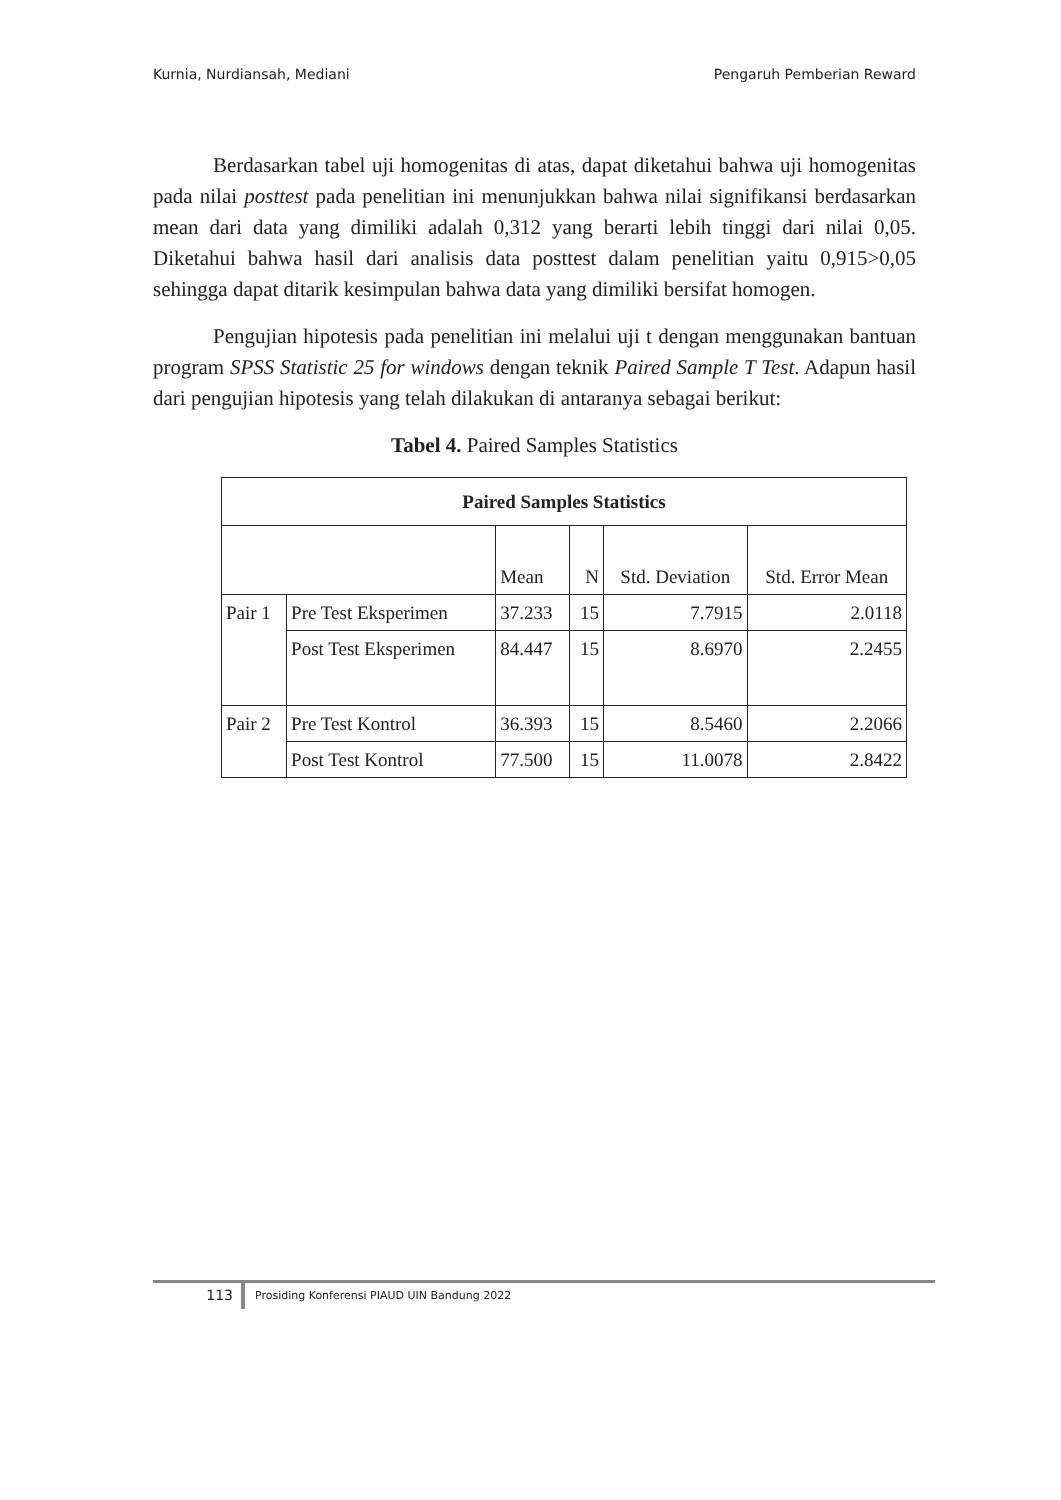Kurnia, Nurdiansah, Mediani Pengaruh Pemberian Reward
Berdasarkan tabel uji homogenitas di atas, dapat diketahui bahwa uji homogenitas pada nilai posttest pada penelitian ini menunjukkan bahwa nilai signifikansi berdasarkan mean dari data yang dimiliki adalah 0,312 yang berarti lebih tinggi dari nilai 0,05. Diketahui bahwa hasil dari analisis data posttest dalam penelitian yaitu 0,915>0,05 sehingga dapat ditarik kesimpulan bahwa data yang dimiliki bersifat homogen.
Pengujian hipotesis pada penelitian ini melalui uji t dengan menggunakan bantuan program SPSS Statistic 25 for windows dengan teknik Paired Sample T Test. Adapun hasil dari pengujian hipotesis yang telah dilakukan di antaranya sebagai berikut:
Tabel 4. Paired Samples Statistics
| Paired Samples Statistics | | | | | |
| --- | --- | --- | --- | --- | --- |
| | | Mean | N | Std. Deviation | Std. Error Mean |
| Pair 1 | Pre Test Eksperimen | 37.233 | 15 | 7.7915 | 2.0118 |
| | Post Test Eksperimen | 84.447 | 15 | 8.6970 | 2.2455 |
| Pair 2 | Pre Test Kontrol | 36.393 | 15 | 8.5460 | 2.2066 |
| | Post Test Kontrol | 77.500 | 15 | 11.0078 | 2.8422 |
113
Prosiding Konferensi PIAUD UIN Bandung 2022